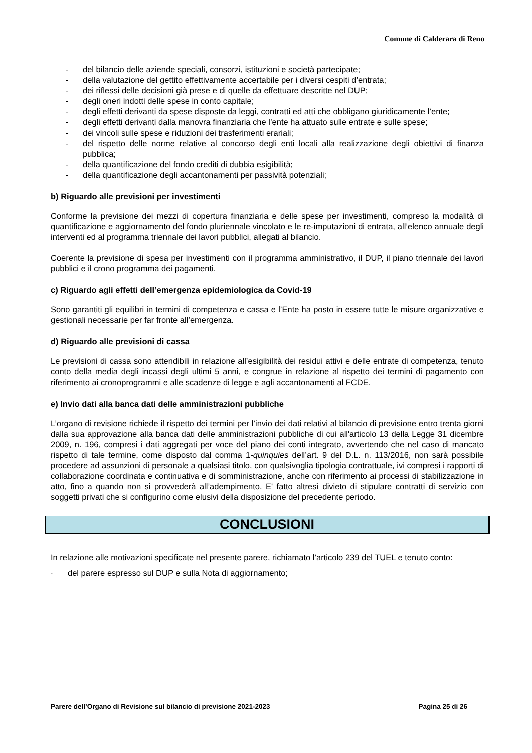Comune di Calderara di Reno
- del bilancio delle aziende speciali, consorzi, istituzioni e società partecipate;
- della valutazione del gettito effettivamente accertabile per i diversi cespiti d’entrata;
- dei riflessi delle decisioni già prese e di quelle da effettuare descritte nel DUP;
- degli oneri indotti delle spese in conto capitale;
- degli effetti derivanti da spese disposte da leggi, contratti ed atti che obbligano giuridicamente l’ente;
- degli effetti derivanti dalla manovra finanziaria che l’ente ha attuato sulle entrate e sulle spese;
- dei vincoli sulle spese e riduzioni dei trasferimenti erariali;
- del rispetto delle norme relative al concorso degli enti locali alla realizzazione degli obiettivi di finanza pubblica;
- della quantificazione del fondo crediti di dubbia esigibilità;
- della quantificazione degli accantonamenti per passività potenziali;
b) Riguardo alle previsioni per investimenti
Conforme la previsione dei mezzi di copertura finanziaria e delle spese per investimenti, compreso la modalità di quantificazione e aggiornamento del fondo pluriennale vincolato e le re-imputazioni di entrata, all’elenco annuale degli interventi ed al programma triennale dei lavori pubblici, allegati al bilancio.
Coerente la previsione di spesa per investimenti con il programma amministrativo, il DUP, il piano triennale dei lavori pubblici e il crono programma dei pagamenti.
c) Riguardo agli effetti dell’emergenza epidemiologica da Covid-19
Sono garantiti gli equilibri in termini di competenza e cassa e l’Ente ha posto in essere tutte le misure organizzative e gestionali necessarie per far fronte all’emergenza.
d) Riguardo alle previsioni di cassa
Le previsioni di cassa sono attendibili in relazione all’esigibilità dei residui attivi e delle entrate di competenza, tenuto conto della media degli incassi degli ultimi 5 anni, e congrue in relazione al rispetto dei termini di pagamento con riferimento ai cronoprogrammi e alle scadenze di legge e agli accantonamenti al FCDE.
e) Invio dati alla banca dati delle amministrazioni pubbliche
L’organo di revisione richiede il rispetto dei termini per l’invio dei dati relativi al bilancio di previsione entro trenta giorni dalla sua approvazione alla banca dati delle amministrazioni pubbliche di cui all'articolo 13 della Legge 31 dicembre 2009, n. 196, compresi i dati aggregati per voce del piano dei conti integrato, avvertendo che nel caso di mancato rispetto di tale termine, come disposto dal comma 1-quinquies dell’art. 9 del D.L. n. 113/2016, non sarà possibile procedere ad assunzioni di personale a qualsiasi titolo, con qualsivoglia tipologia contrattuale, ivi compresi i rapporti di collaborazione coordinata e continuativa e di somministrazione, anche con riferimento ai processi di stabilizzazione in atto, fino a quando non si provvederà all’adempimento. E' fatto altresì divieto di stipulare contratti di servizio con soggetti privati che si configurino come elusivi della disposizione del precedente periodo.
CONCLUSIONI
In relazione alle motivazioni specificate nel presente parere, richiamato l’articolo 239 del TUEL e tenuto conto:
- del parere espresso sul DUP e sulla Nota di aggiornamento;
Parere dell’Organo di Revisione sul bilancio di previsione 2021-2023 Pagina 25 di 26